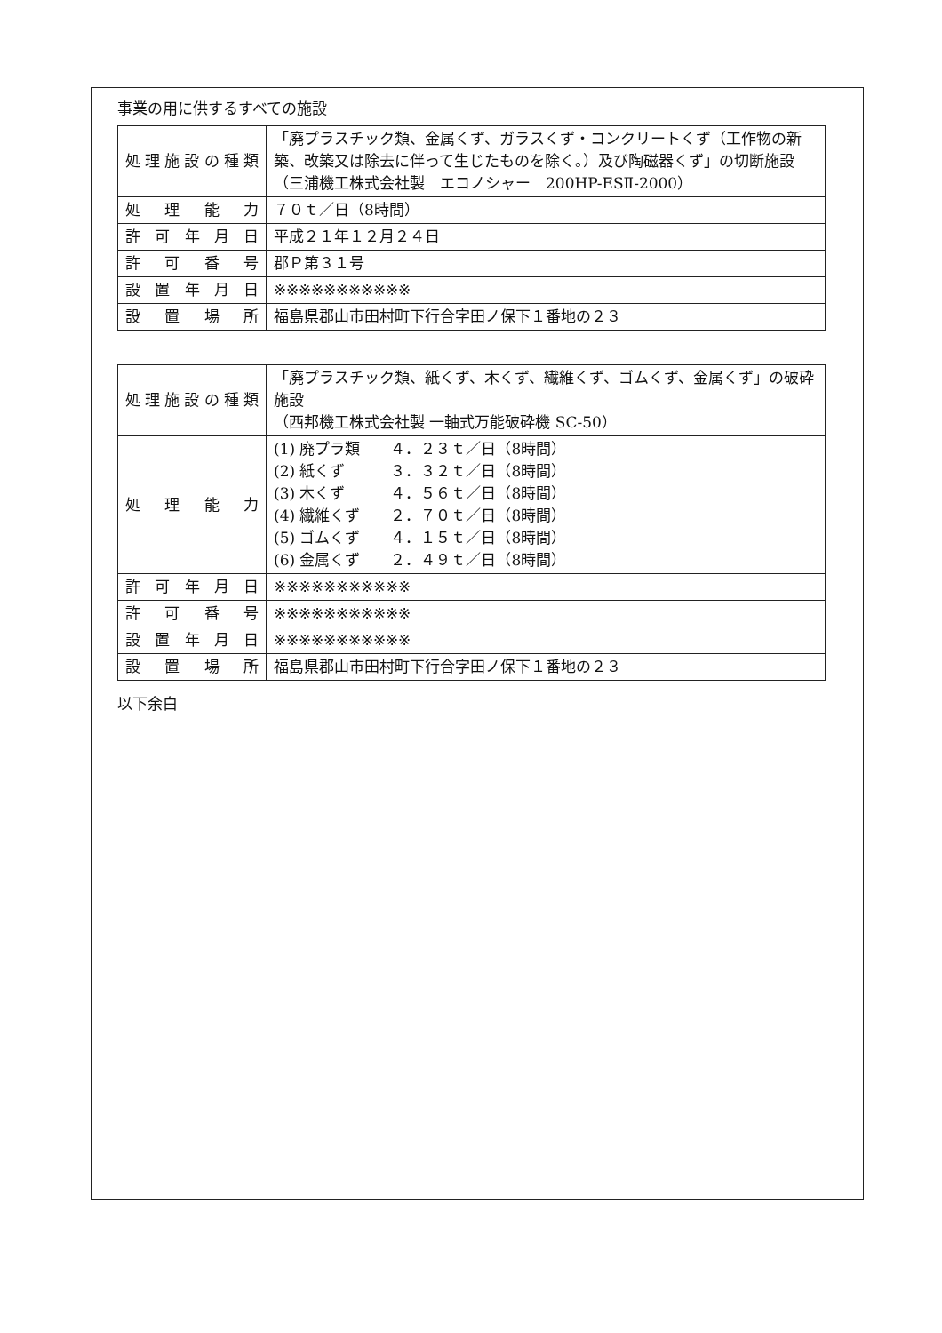事業の用に供するすべての施設
| 処理施設の種類 | 「廃プラスチック類、金属くず、ガラスくず・コンクリートくず（工作物の新築、改築又は除去に伴って生じたものを除く。）及び陶磁器くず」の切断施設 （三浦機工株式会社製 エコノシャー 200HP-ESⅡ-2000） |
| 処理能力 | ７０ｔ／日（8時間） |
| 許可年月日 | 平成２１年１２月２４日 |
| 許可番号 | 郡Ｐ第３１号 |
| 設置年月日 | ※※※※※※※※※※※ |
| 設置場所 | 福島県郡山市田村町下行合字田ノ保下１番地の２３ |
| 処理施設の種類 | 「廃プラスチック類、紙くず、木くず、繊維くず、ゴムくず、金属くず」の破砕施設 （西邦機工株式会社製 一軸式万能破砕機 SC-50） |
| 処理能力 | (1) 廃プラ類 ４．２３ｔ／日（8時間） (2) 紙くず ３．３２ｔ／日（8時間） (3) 木くず ４．５６ｔ／日（8時間） (4) 繊維くず ２．７０ｔ／日（8時間） (5) ゴムくず ４．１５ｔ／日（8時間） (6) 金属くず ２．４９ｔ／日（8時間） |
| 許可年月日 | ※※※※※※※※※※※ |
| 許可番号 | ※※※※※※※※※※※ |
| 設置年月日 | ※※※※※※※※※※※ |
| 設置場所 | 福島県郡山市田村町下行合字田ノ保下１番地の２３ |
以下余白